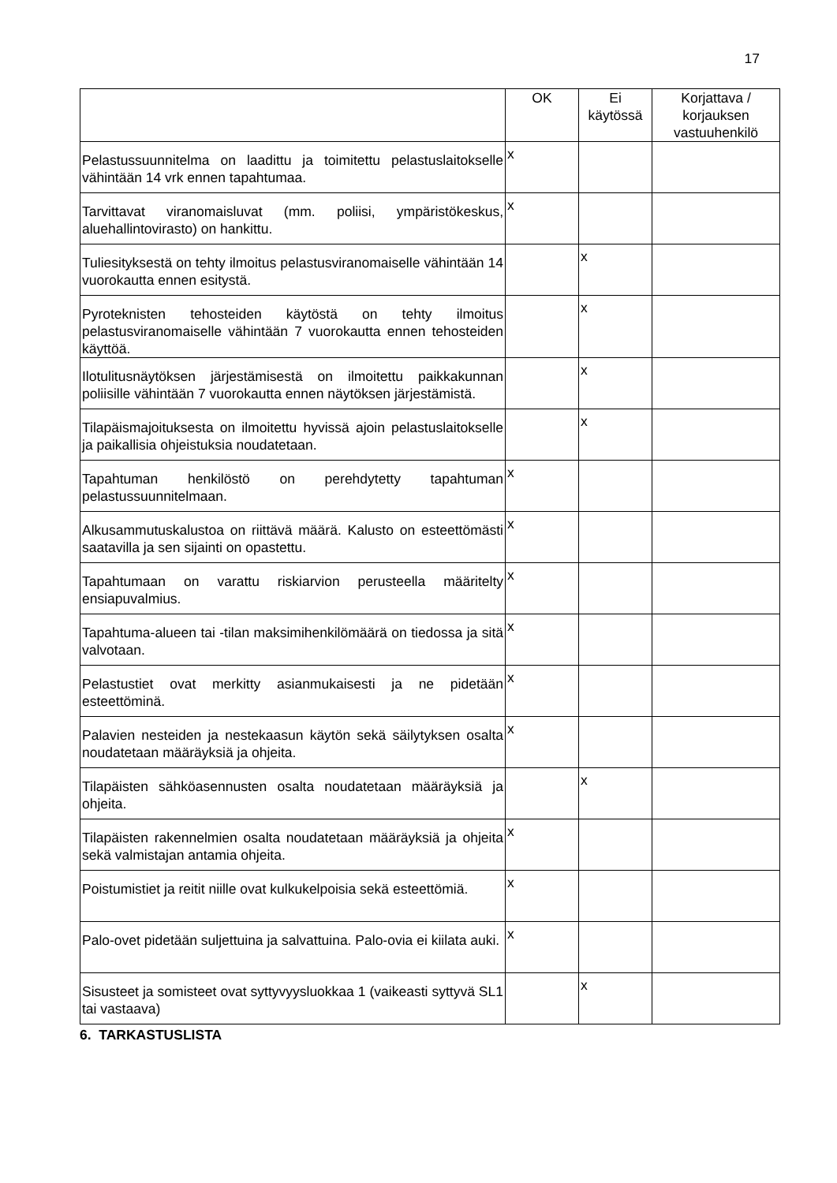17
| | OK | Ei käytössä | Korjattava / korjauksen vastuuhenkilö |
| --- | --- | --- | --- |
| Pelastussuunnitelma on laadittu ja toimitettu pelastuslaitokselle vähintään 14 vrk ennen tapahtumaa. | x | | |
| Tarvittavat viranomaisluvat (mm. poliisi, ympäristökeskus, aluehallintovirasto) on hankittu. | x | | |
| Tuliesityksestä on tehty ilmoitus pelastusviranomaiselle vähintään 14 vuorokautta ennen esitystä. | | x | |
| Pyroteknisten tehosteiden käytöstä on tehty ilmoitus pelastusviranomaiselle vähintään 7 vuorokautta ennen tehosteiden käyttöä. | | x | |
| Ilotulitusnäytöksen järjestämisestä on ilmoitettu paikkakunnan poliisille vähintään 7 vuorokautta ennen näytöksen järjestämistä. | | x | |
| Tilapäismajoituksesta on ilmoitettu hyvissä ajoin pelastuslaitokselle ja paikallisia ohjeistuksia noudatetaan. | | x | |
| Tapahtuman henkilöstö on perehdytetty tapahtuman pelastussuunnitelmaan. | x | | |
| Alkusammutuskalustoa on riittävä määrä. Kalusto on esteettömästi saatavilla ja sen sijainti on opastettu. | x | | |
| Tapahtumaan on varattu riskiarvion perusteella määritelty ensiapuvalmius. | x | | |
| Tapahtuma-alueen tai -tilan maksimihenkilömäärä on tiedossa ja sitä valvotaan. | x | | |
| Pelastustiet ovat merkitty asianmukaisesti ja ne pidetään esteettöminä. | x | | |
| Palavien nesteiden ja nestekaasun käytön sekä säilytyksen osalta noudatetaan määräyksiä ja ohjeita. | x | | |
| Tilapäisten sähköasennusten osalta noudatetaan määräyksiä ja ohjeita. | | x | |
| Tilapäisten rakennelmien osalta noudatetaan määräyksiä ja ohjeita sekä valmistajan antamia ohjeita. | x | | |
| Poistumistiet ja reitit niille ovat kulkukelpoisia sekä esteettömiä. | x | | |
| Palo-ovet pidetään suljettuina ja salvattuina. Palo-ovia ei kiilata auki. | x | | |
| Sisusteet ja somisteet ovat syttyvyysluokkaa 1 (vaikeasti syttyvä SL1 tai vastaava) | | x | |
6. TARKASTUSLISTA